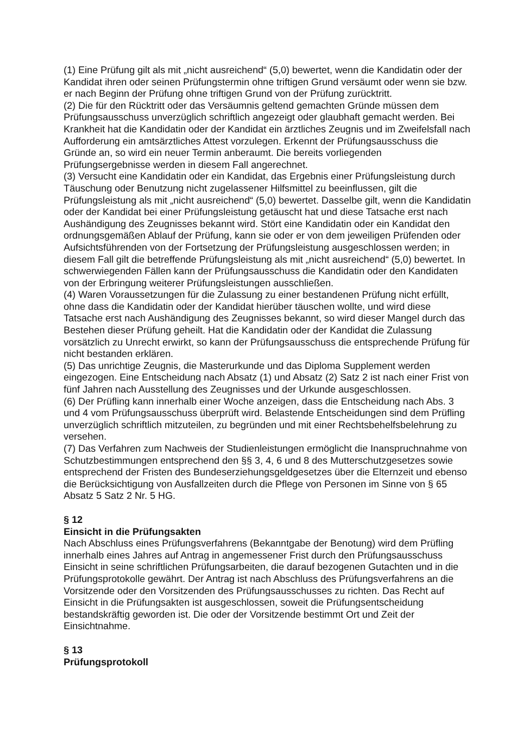(1) Eine Prüfung gilt als mit „nicht ausreichend“ (5,0) bewertet, wenn die Kandidatin oder der Kandidat ihren oder seinen Prüfungstermin ohne triftigen Grund versäumt oder wenn sie bzw. er nach Beginn der Prüfung ohne triftigen Grund von der Prüfung zurücktritt.
(2) Die für den Rücktritt oder das Versäumnis geltend gemachten Gründe müssen dem Prüfungsausschuss unverzüglich schriftlich angezeigt oder glaubhaft gemacht werden. Bei Krankheit hat die Kandidatin oder der Kandidat ein ärztliches Zeugnis und im Zweifelsfall nach Aufforderung ein amtsärztliches Attest vorzulegen. Erkennt der Prüfungsausschuss die Gründe an, so wird ein neuer Termin anberaumt. Die bereits vorliegenden Prüfungsergebnisse werden in diesem Fall angerechnet.
(3) Versucht eine Kandidatin oder ein Kandidat, das Ergebnis einer Prüfungsleistung durch Täuschung oder Benutzung nicht zugelassener Hilfsmittel zu beeinflussen, gilt die Prüfungsleistung als mit „nicht ausreichend“ (5,0) bewertet. Dasselbe gilt, wenn die Kandidatin oder der Kandidat bei einer Prüfungsleistung getäuscht hat und diese Tatsache erst nach Aushändigung des Zeugnisses bekannt wird. Stört eine Kandidatin oder ein Kandidat den ordnungsgemäßen Ablauf der Prüfung, kann sie oder er von dem jeweiligen Prüfenden oder Aufsichtsführenden von der Fortsetzung der Prüfungsleistung ausgeschlossen werden; in diesem Fall gilt die betreffende Prüfungsleistung als mit „nicht ausreichend“ (5,0) bewertet. In schwerwiegenden Fällen kann der Prüfungsausschuss die Kandidatin oder den Kandidaten von der Erbringung weiterer Prüfungsleistungen ausschließen.
(4) Waren Voraussetzungen für die Zulassung zu einer bestandenen Prüfung nicht erfüllt, ohne dass die Kandidatin oder der Kandidat hierüber täuschen wollte, und wird diese Tatsache erst nach Aushändigung des Zeugnisses bekannt, so wird dieser Mangel durch das Bestehen dieser Prüfung geheilt. Hat die Kandidatin oder der Kandidat die Zulassung vorsätzlich zu Unrecht erwirkt, so kann der Prüfungsausschuss die entsprechende Prüfung für nicht bestanden erklären.
(5) Das unrichtige Zeugnis, die Masterurkunde und das Diploma Supplement werden eingezogen. Eine Entscheidung nach Absatz (1) und Absatz (2) Satz 2 ist nach einer Frist von fünf Jahren nach Ausstellung des Zeugnisses und der Urkunde ausgeschlossen.
(6) Der Prüfling kann innerhalb einer Woche anzeigen, dass die Entscheidung nach Abs. 3 und 4 vom Prüfungsausschuss überprüft wird. Belastende Entscheidungen sind dem Prüfling unverzüglich schriftlich mitzuteilen, zu begründen und mit einer Rechtsbehelfsbelehrung zu versehen.
(7) Das Verfahren zum Nachweis der Studienleistungen ermöglicht die Inanspruchnahme von Schutzbestimmungen entsprechend den §§ 3, 4, 6 und 8 des Mutterschutzgesetzes sowie entsprechend der Fristen des Bundeserziehungsgeldgesetzes über die Elternzeit und ebenso die Berücksichtigung von Ausfallzeiten durch die Pflege von Personen im Sinne von § 65 Absatz 5 Satz 2 Nr. 5 HG.
§ 12
Einsicht in die Prüfungsakten
Nach Abschluss eines Prüfungsverfahrens (Bekanntgabe der Benotung) wird dem Prüfling innerhalb eines Jahres auf Antrag in angemessener Frist durch den Prüfungsausschuss Einsicht in seine schriftlichen Prüfungsarbeiten, die darauf bezogenen Gutachten und in die Prüfungsprotokolle gewährt. Der Antrag ist nach Abschluss des Prüfungsverfahrens an die Vorsitzende oder den Vorsitzenden des Prüfungsausschusses zu richten. Das Recht auf Einsicht in die Prüfungsakten ist ausgeschlossen, soweit die Prüfungsentscheidung bestandskräftig geworden ist. Die oder der Vorsitzende bestimmt Ort und Zeit der Einsichtnahme.
§ 13
Prüfungsprotokoll